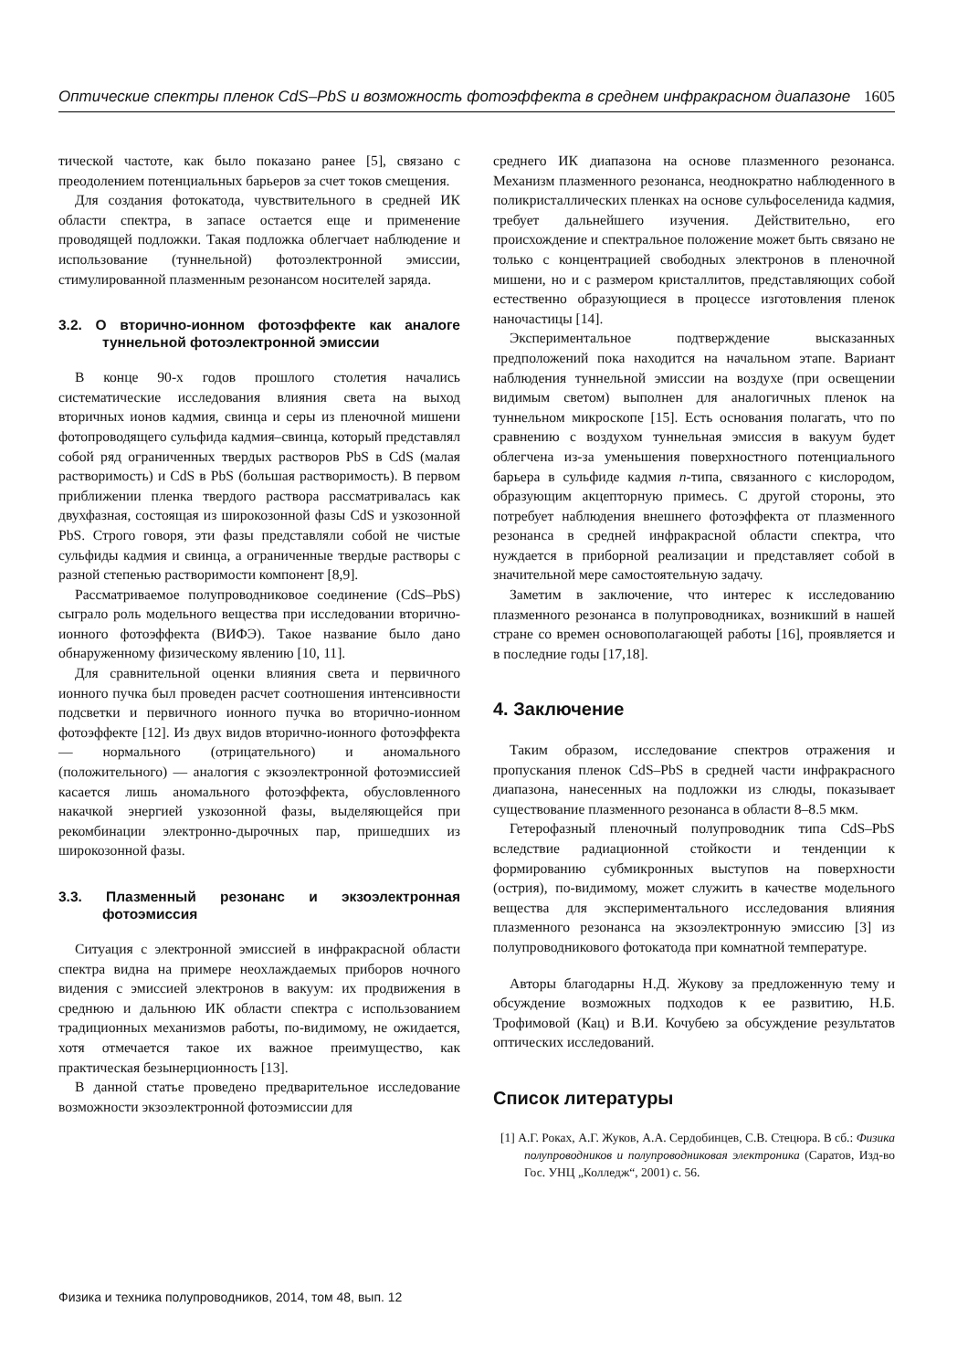Оптические спектры пленок CdS–PbS и возможность фотоэффекта в среднем инфракрасном диапазоне 1605
тической частоте, как было показано ранее [5], связано с преодолением потенциальных барьеров за счет токов смещения.
Для создания фотокатода, чувствительного в средней ИК области спектра, в запасе остается еще и применение проводящей подложки. Такая подложка облегчает наблюдение и использование (туннельной) фотоэлектронной эмиссии, стимулированной плазменным резонансом носителей заряда.
3.2. О вторично-ионном фотоэффекте как аналоге туннельной фотоэлектронной эмиссии
В конце 90-х годов прошлого столетия начались систематические исследования влияния света на выход вторичных ионов кадмия, свинца и серы из пленочной мишени фотопроводящего сульфида кадмия–свинца, который представлял собой ряд ограниченных твердых растворов PbS в CdS (малая растворимость) и CdS в PbS (большая растворимость). В первом приближении пленка твердого раствора рассматривалась как двухфазная, состоящая из широкозонной фазы CdS и узкозонной PbS. Строго говоря, эти фазы представляли собой не чистые сульфиды кадмия и свинца, а ограниченные твердые растворы с разной степенью растворимости компонент [8,9].
Рассматриваемое полупроводниковое соединение (CdS–PbS) сыграло роль модельного вещества при исследовании вторично-ионного фотоэффекта (ВИФЭ). Такое название было дано обнаруженному физическому явлению [10, 11].
Для сравнительной оценки влияния света и первичного ионного пучка был проведен расчет соотношения интенсивности подсветки и первичного ионного пучка во вторично-ионном фотоэффекте [12]. Из двух видов вторично-ионного фотоэффекта — нормального (отрицательного) и аномального (положительного) — аналогия с экзоэлектронной фотоэмиссией касается лишь аномального фотоэффекта, обусловленного накачкой энергией узкозонной фазы, выделяющейся при рекомбинации электронно-дырочных пар, пришедших из широкозонной фазы.
3.3. Плазменный резонанс и экзоэлектронная фотоэмиссия
Ситуация с электронной эмиссией в инфракрасной области спектра видна на примере неохлаждаемых приборов ночного видения с эмиссией электронов в вакуум: их продвижения в среднюю и дальнюю ИК области спектра с использованием традиционных механизмов работы, по-видимому, не ожидается, хотя отмечается такое их важное преимущество, как практическая безынерционность [13].
В данной статье проведено предварительное исследование возможности экзоэлектронной фотоэмиссии для
среднего ИК диапазона на основе плазменного резонанса. Механизм плазменного резонанса, неоднократно наблюденного в поликристаллических пленках на основе сульфоселенида кадмия, требует дальнейшего изучения. Действительно, его происхождение и спектральное положение может быть связано не только с концентрацией свободных электронов в пленочной мишени, но и с размером кристаллитов, представляющих собой естественно образующиеся в процессе изготовления пленок наночастицы [14].
Экспериментальное подтверждение высказанных предположений пока находится на начальном этапе. Вариант наблюдения туннельной эмиссии на воздухе (при освещении видимым светом) выполнен для аналогичных пленок на туннельном микроскопе [15]. Есть основания полагать, что по сравнению с воздухом туннельная эмиссия в вакуум будет облегчена из-за уменьшения поверхностного потенциального барьера в сульфиде кадмия n-типа, связанного с кислородом, образующим акцепторную примесь. С другой стороны, это потребует наблюдения внешнего фотоэффекта от плазменного резонанса в средней инфракрасной области спектра, что нуждается в приборной реализации и представляет собой в значительной мере самостоятельную задачу.
Заметим в заключение, что интерес к исследованию плазменного резонанса в полупроводниках, возникший в нашей стране со времен основополагающей работы [16], проявляется и в последние годы [17,18].
4. Заключение
Таким образом, исследование спектров отражения и пропускания пленок CdS–PbS в средней части инфракрасного диапазона, нанесенных на подложки из слюды, показывает существование плазменного резонанса в области 8–8.5 мкм.
Гетерофазный пленочный полупроводник типа CdS–PbS вследствие радиационной стойкости и тенденции к формированию субмикронных выступов на поверхности (острия), по-видимому, может служить в качестве модельного вещества для экспериментального исследования влияния плазменного резонанса на экзоэлектронную эмиссию [3] из полупроводникового фотокатода при комнатной температуре.
Авторы благодарны Н.Д. Жукову за предложенную тему и обсуждение возможных подходов к ее развитию, Н.Б. Трофимовой (Кац) и В.И. Кочубею за обсуждение результатов оптических исследований.
Список литературы
[1] А.Г. Роках, А.Г. Жуков, А.А. Сердобинцев, С.В. Стецюра. В сб.: Физика полупроводников и полупроводниковая электроника (Саратов, Изд-во Гос. УНЦ „Колледж“, 2001) с. 56.
Физика и техника полупроводников, 2014, том 48, вып. 12